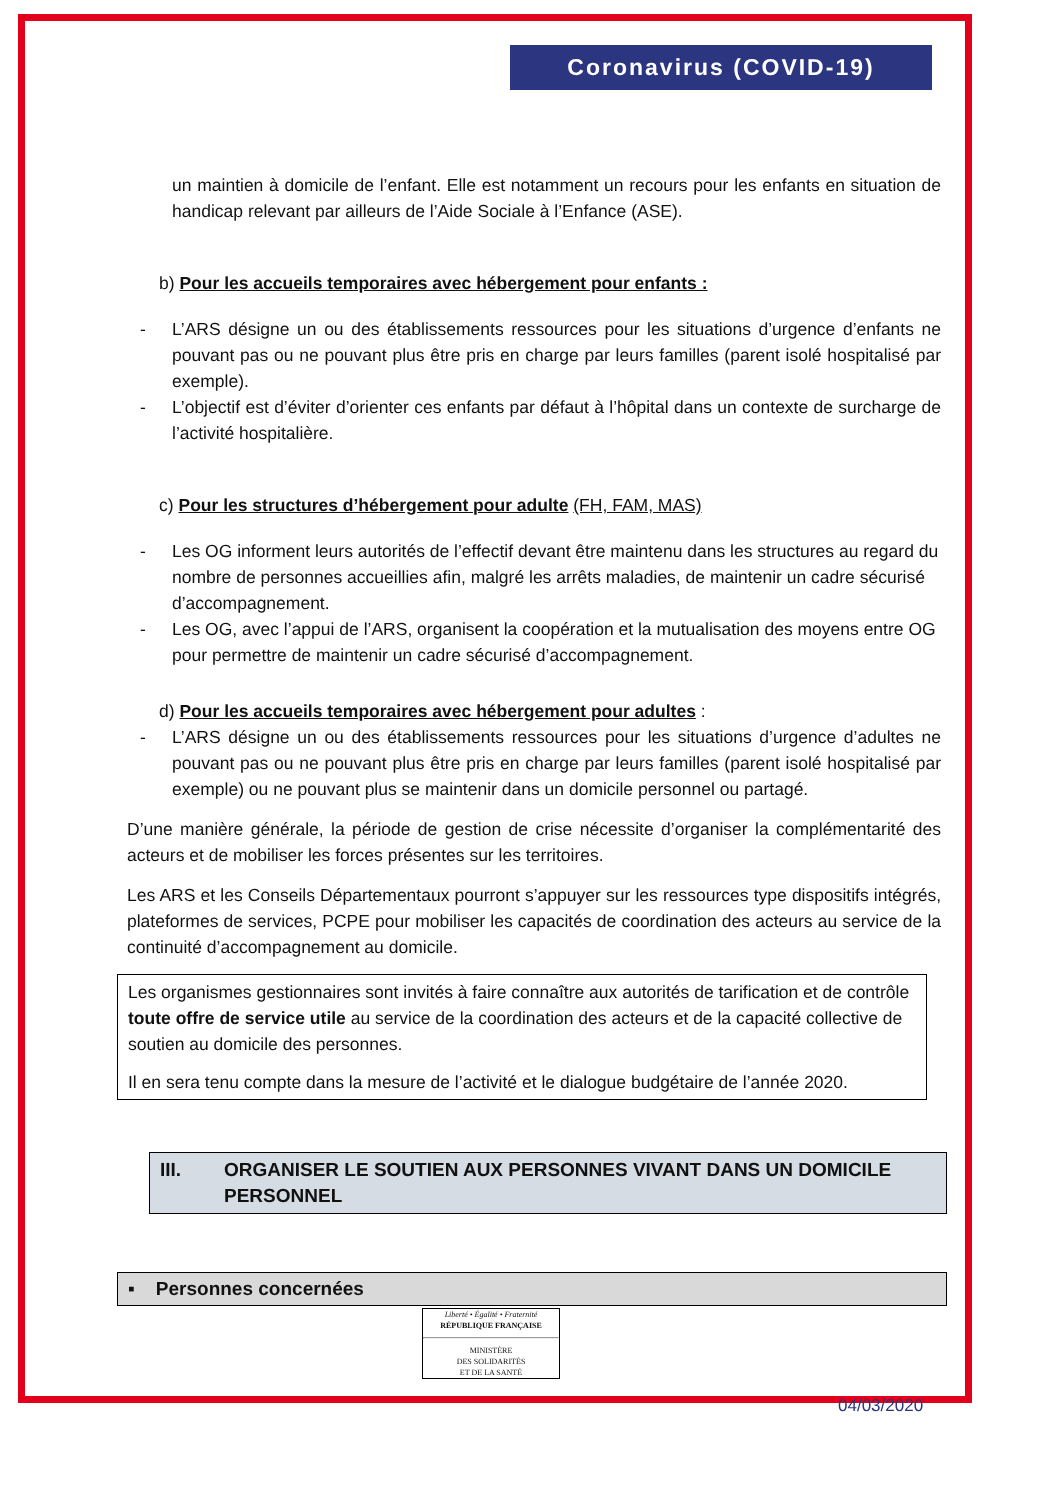Coronavirus (COVID-19)
un maintien à domicile de l’enfant. Elle est notamment un recours pour les enfants en situation de handicap relevant par ailleurs de l’Aide Sociale à l’Enfance (ASE).
b) Pour les accueils temporaires avec hébergement pour enfants :
- L’ARS désigne un ou des établissements ressources pour les situations d’urgence d’enfants ne pouvant pas ou ne pouvant plus être pris en charge par leurs familles (parent isolé hospitalisé par exemple).
- L’objectif est d’éviter d’orienter ces enfants par défaut à l’hôpital dans un contexte de surcharge de l’activité hospitalière.
c) Pour les structures d’hébergement pour adulte (FH, FAM, MAS)
- Les OG informent leurs autorités de l’effectif devant être maintenu dans les structures au regard du nombre de personnes accueillies afin, malgré les arrêts maladies, de maintenir un cadre sécurisé d’accompagnement.
- Les OG, avec l’appui de l’ARS, organisent la coopération et la mutualisation des moyens entre OG pour permettre de maintenir un cadre sécurisé d’accompagnement.
d) Pour les accueils temporaires avec hébergement pour adultes :
- L’ARS désigne un ou des établissements ressources pour les situations d’urgence d’adultes ne pouvant pas ou ne pouvant plus être pris en charge par leurs familles (parent isolé hospitalisé par exemple) ou ne pouvant plus se maintenir dans un domicile personnel ou partagé.
D’une manière générale, la période de gestion de crise nécessite d’organiser la complémentarité des acteurs et de mobiliser les forces présentes sur les territoires.
Les ARS et les Conseils Départementaux pourront s’appuyer sur les ressources type dispositifs intégrés, plateformes de services, PCPE pour mobiliser les capacités de coordination des acteurs au service de la continuité d’accompagnement au domicile.
Les organismes gestionnaires sont invités à faire connaître aux autorités de tarification et de contrôle toute offre de service utile au service de la coordination des acteurs et de la capacité collective de soutien au domicile des personnes.
Il en sera tenu compte dans la mesure de l’activité et le dialogue budgétaire de l’année 2020.
III. ORGANISER LE SOUTIEN AUX PERSONNES VIVANT DANS UN DOMICILE PERSONNEL
▪ Personnes concernées
Liberté • Égalité • Fraternité
RÉPUBLIQUE FRANÇAISE
MINISTÈRE
DES SOLIDARITÉS
ET DE LA SANTÉ
04/03/2020